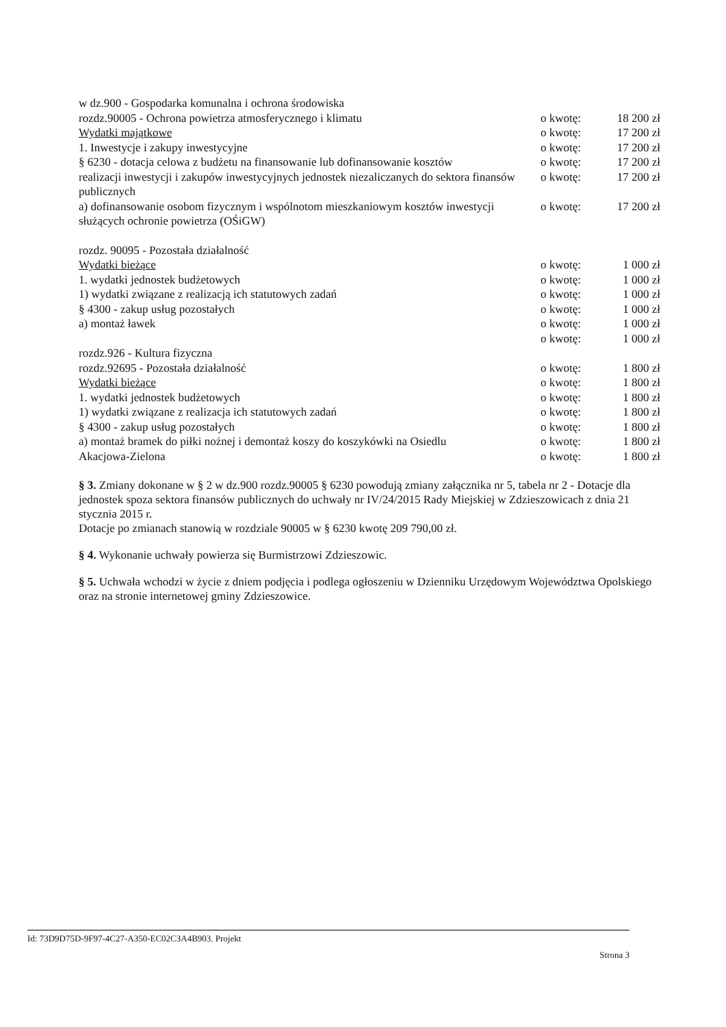w dz.900 - Gospodarka komunalna i ochrona środowiska
rozdz.90005 - Ochrona powietrza atmosferycznego i klimatu
o kwotę: 18 200 zł
Wydatki majątkowe o kwotę: 17 200 zł
1. Inwestycje i zakupy inwestycyjne
o kwotę: 17 200 zł
§ 6230 - dotacja celowa z budżetu na finansowanie lub dofinansowanie kosztów
o kwotę: 17 200 zł
realizacji inwestycji i zakupów inwestycyjnych jednostek niezaliczanych do sektora finansów publicznych
o kwotę: 17 200 zł
a) dofinansowanie osobom fizycznym i wspólnotom mieszkaniowym kosztów inwestycji służących ochronie powietrza (OŚiGW)
o kwotę: 17 200 zł
rozdz. 90095 - Pozostała działalność
Wydatki bieżące o kwotę: 1 000 zł
1. wydatki jednostek budżetowych
o kwotę: 1 000 zł
1) wydatki związane z realizacją ich statutowych zadań
o kwotę: 1 000 zł
§ 4300 - zakup usług pozostałych
o kwotę: 1 000 zł
a) montaż ławek o kwotę: 1 000 zł
o kwotę: 1 000 zł
rozdz.926 - Kultura fizyczna
rozdz.92695 - Pozostała działalność
o kwotę: 1 800 zł
Wydatki bieżące o kwotę: 1 800 zł
1. wydatki jednostek budżetowych
o kwotę: 1 800 zł
1) wydatki związane z realizacja ich statutowych zadań
o kwotę: 1 800 zł
§ 4300 - zakup usług pozostałych
o kwotę: 1 800 zł
a) montaż bramek do piłki nożnej i demontaż koszy do koszykówki na Osiedlu
o kwotę: 1 800 zł
Akacjowa-Zielona o kwotę: 1 800 zł
§ 3. Zmiany dokonane w § 2 w dz.900 rozdz.90005 § 6230 powodują zmiany załącznika nr 5, tabela nr 2 - Dotacje dla jednostek spoza sektora finansów publicznych do uchwały nr IV/24/2015 Rady Miejskiej w Zdzieszowicach z dnia 21 stycznia 2015 r.
Dotacje po zmianach stanowią w rozdziale 90005 w § 6230 kwotę 209 790,00 zł.
§ 4. Wykonanie uchwały powierza się Burmistrzowi Zdzieszowic.
§ 5. Uchwała wchodzi w życie z dniem podjęcia i podlega ogłoszeniu w Dzienniku Urzędowym Województwa Opolskiego oraz na stronie internetowej gminy Zdzieszowice.
Id: 73D9D75D-9F97-4C27-A350-EC02C3A4B903. Projekt
Strona 3